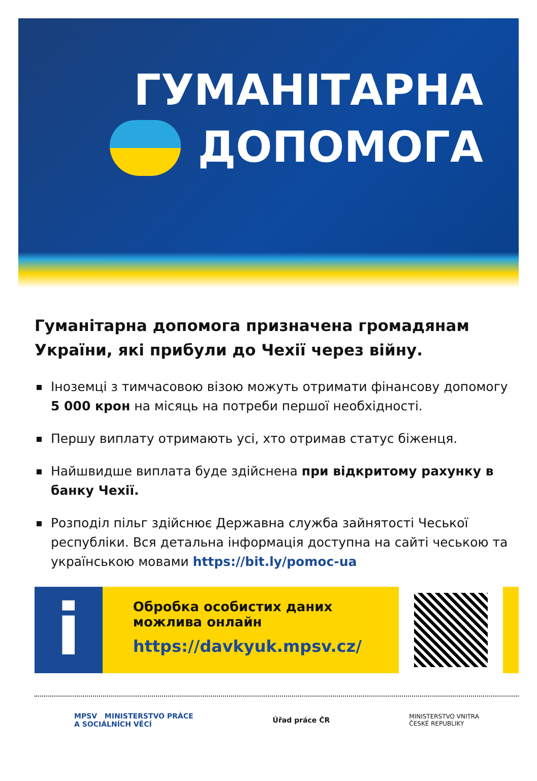ГУМАНІТАРНА
ДОПОМОГА
Гуманітарна допомога призначена громадянам України, які прибули до Чехії через війну.
Іноземці з тимчасовою візою можуть отримати фінансову допомогу 5 000 крон на місяць на потреби першої необхідності.
Першу виплату отримають усі, хто отримав статус біженця.
Найшвидше виплата буде здійснена при відкритому рахунку в банку Чехії.
Розподіл пільг здійснює Державна служба зайнятості Чеської республіки. Вся детальна інформація доступна на сайті чеською та українською мовами https://bit.ly/pomoc-ua
i
Обробка особистих даних
можлива онлайн
https://davkyuk.mpsv.cz/
MPSV MINISTERSTVO PRÁCE
A SOCIÁLNÍCH VĚCÍ
Úřad práce ČR
MINISTERSTVO VNITRA
ČESKÉ REPUBLIKY